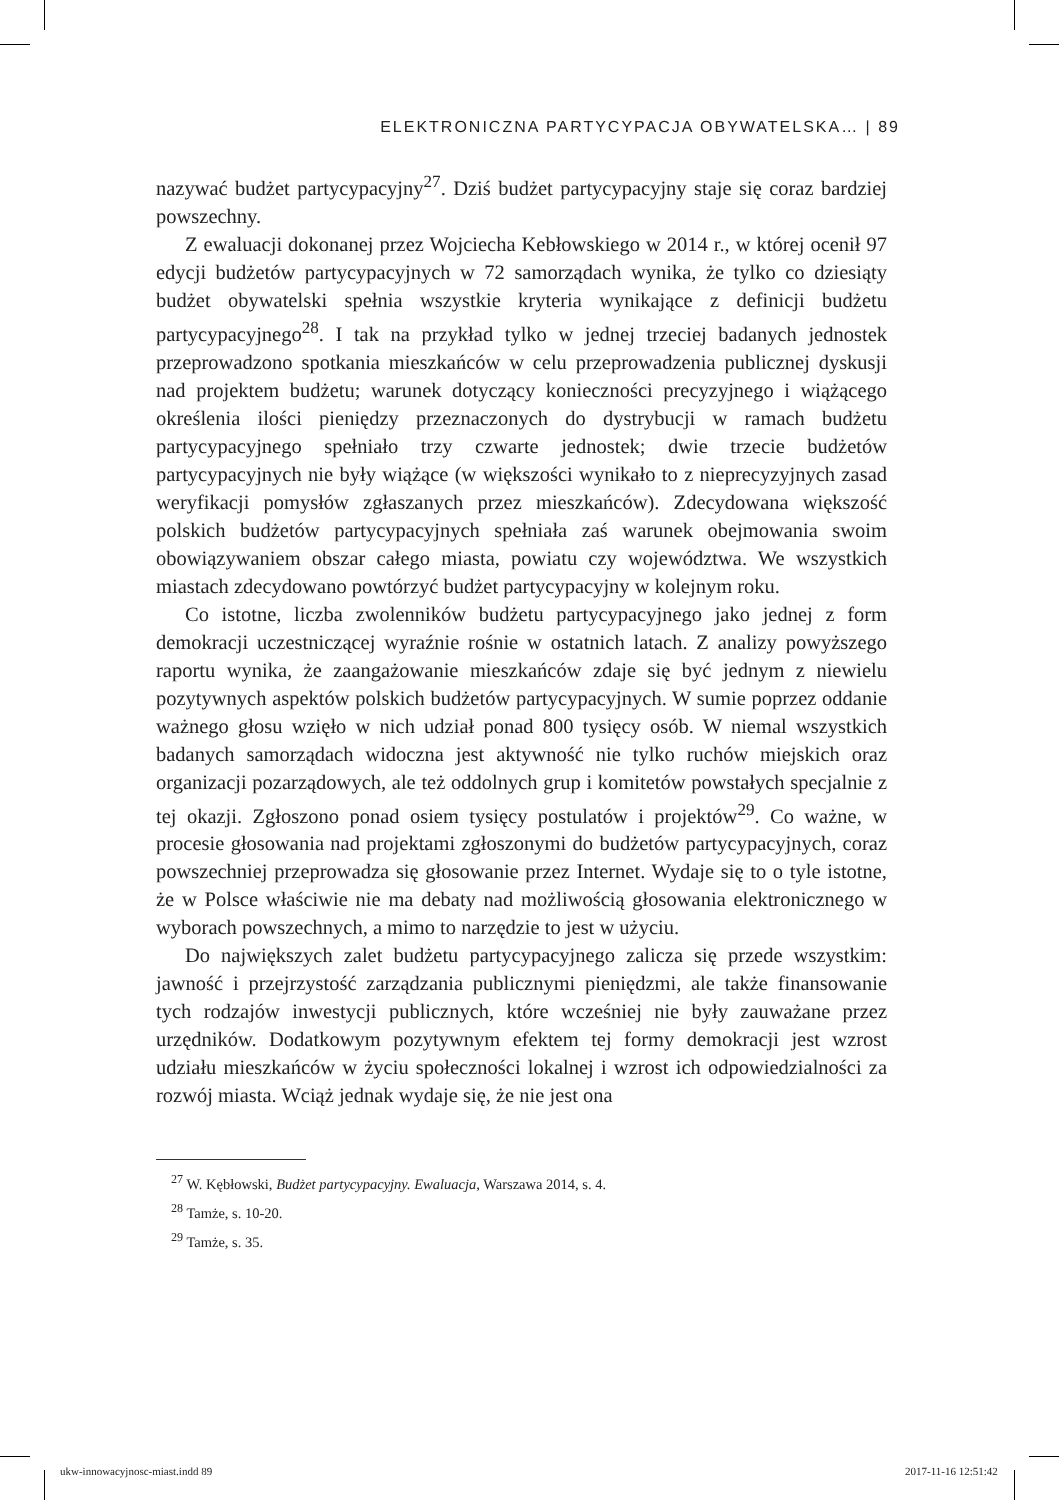ELEKTRONICZNA PARTYCYPACJA OBYWATELSKA… | 89
nazywać budżet partycypacyjny<sup>27</sup>. Dziś budżet partycypacyjny staje się coraz bardziej powszechny.
Z ewaluacji dokonanej przez Wojciecha Kebłowskiego w 2014 r., w której ocenił 97 edycji budżetów partycypacyjnych w 72 samorządach wynika, że tylko co dziesiąty budżet obywatelski spełnia wszystkie kryteria wynikające z definicji budżetu partycypacyjnego<sup>28</sup>. I tak na przykład tylko w jednej trzeciej badanych jednostek przeprowadzono spotkania mieszkańców w celu przeprowadzenia publicznej dyskusji nad projektem budżetu; warunek dotyczący konieczności precyzyjnego i wiążącego określenia ilości pieniędzy przeznaczonych do dystrybucji w ramach budżetu partycypacyjnego spełniało trzy czwarte jednostek; dwie trzecie budżetów partycypacyjnych nie były wiążące (w większości wynikało to z nieprecyzyjnych zasad weryfikacji pomysłów zgłaszanych przez mieszkańców). Zdecydowana większość polskich budżetów partycypacyjnych spełniała zaś warunek obejmowania swoim obowiązywaniem obszar całego miasta, powiatu czy województwa. We wszystkich miastach zdecydowano powtórzyć budżet partycypacyjny w kolejnym roku.
Co istotne, liczba zwolenników budżetu partycypacyjnego jako jednej z form demokracji uczestniczącej wyraźnie rośnie w ostatnich latach. Z analizy powyższego raportu wynika, że zaangażowanie mieszkańców zdaje się być jednym z niewielu pozytywnych aspektów polskich budżetów partycypacyjnych. W sumie poprzez oddanie ważnego głosu wzięło w nich udział ponad 800 tysięcy osób. W niemal wszystkich badanych samorządach widoczna jest aktywność nie tylko ruchów miejskich oraz organizacji pozarządowych, ale też oddolnych grup i komitetów powstałych specjalnie z tej okazji. Zgłoszono ponad osiem tysięcy postulatów i projektów<sup>29</sup>. Co ważne, w procesie głosowania nad projektami zgłoszonymi do budżetów partycypacyjnych, coraz powszechniej przeprowadza się głosowanie przez Internet. Wydaje się to o tyle istotne, że w Polsce właściwie nie ma debaty nad możliwością głosowania elektronicznego w wyborach powszechnych, a mimo to narzędzie to jest w użyciu.
Do największych zalet budżetu partycypacyjnego zalicza się przede wszystkim: jawność i przejrzystość zarządzania publicznymi pieniędzmi, ale także finansowanie tych rodzajów inwestycji publicznych, które wcześniej nie były zauważane przez urzędników. Dodatkowym pozytywnym efektem tej formy demokracji jest wzrost udziału mieszkańców w życiu społeczności lokalnej i wzrost ich odpowiedzialności za rozwój miasta. Wciąż jednak wydaje się, że nie jest ona
<sup>27</sup> W. Kębłowski, Budżet partycypacyjny. Ewaluacja, Warszawa 2014, s. 4.
<sup>28</sup> Tamże, s. 10-20.
<sup>29</sup> Tamże, s. 35.
ukw-innowacyjnosc-miast.indd 89
2017-11-16 12:51:42